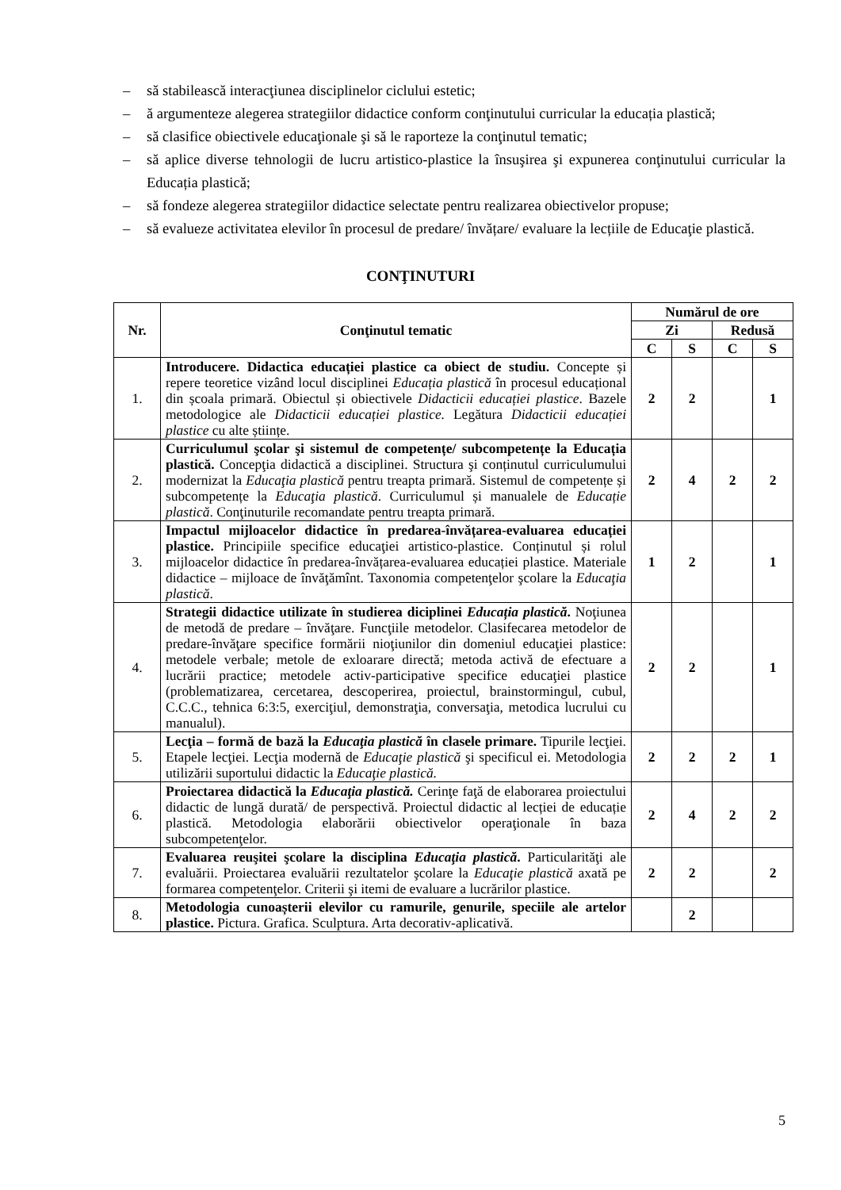– să stabilească interacţiunea disciplinelor ciclului estetic;
– ă argumenteze alegerea strategiilor didactice conform conţinutului curricular la educația plastică;
– să clasifice obiectivele educaţionale şi să le raporteze la conţinutul tematic;
– să aplice diverse tehnologii de lucru artistico-plastice la însuşirea şi expunerea conţinutului curricular la Educația plastică;
– să fondeze alegerea strategiilor didactice selectate pentru realizarea obiectivelor propuse;
– să evalueze activitatea elevilor în procesul de predare/ învățare/ evaluare la lecțiile de Educaţie plastică.
CONŢINUTURI
| Nr. | Conţinutul tematic | Numărul de ore | | | |
| --- | --- | --- | --- | --- | --- |
| | | Zi | | Redusă | |
| | | C | S | C | S |
| 1. | Introducere. Didactica educației plastice ca obiect de studiu. Concepte și repere teoretice vizând locul disciplinei Educația plastică în procesul educațional din școala primară. Obiectul și obiectivele Didacticii educației plastice . Bazele metodologice ale Didacticii educației plastice. Legătura Didacticii educației plastice cu alte științe. | 2 | 2 | | 1 |
| 2. | Curriculumul şcolar şi sistemul de competențe/ subcompetențe la Educația plastică. Concepţia didactică a disciplinei. Structura şi conținutul curriculumului modernizat la Educaţia plastică pentru treapta primară. Sistemul de competențe și subcompetențe la Educaţia plastică . Curriculumul și manualele de Educație plastică . Conţinuturile recomandate pentru treapta primară. | 2 | 4 | 2 | 2 |
| 3. | Impactul mijloacelor didactice în predarea-învățarea-evaluarea educației plastice. Principiile specifice educaţiei artistico-plastice. Conținutul și rolul mijloacelor didactice în predarea-învățarea-evaluarea educației plastice. Materiale didactice – mijloace de învăţămînt. Taxonomia competenţelor şcolare la Educaţia plastică . | 1 | 2 | | 1 |
| 4. | Strategii didactice utilizate în studierea diciplinei Educația plastică . Noţiunea de metodă de predare – învăţare. Funcţiile metodelor. Clasifecarea metodelor de predare-învăţare specifice formării nioţiunilor din domeniul educaţiei plastice: metodele verbale; metole de exloarare directă; metoda activă de efectuare a lucrării practice; metodele activ-participative specifice educaţiei plastice (problematizarea, cercetarea, descoperirea, proiectul, brainstormingul, cubul, C.C.C., tehnica 6:3:5, exerciţiul, demonstraţia, conversaţia, metodica lucrului cu manualul). | 2 | 2 | | 1 |
| 5. | Lecţia – formă de bază la Educaţia plastică în clasele primare. Tipurile lecţiei. Etapele lecţiei. Lecţia modernă de Educaţie plastică şi specificul ei. Metodologia utilizării suportului didactic la Educaţie plastică. | 2 | 2 | 2 | 1 |
| 6. | Proiectarea didactică la Educaţia plastică. Cerinţe faţă de elaborarea proiectului didactic de lungă durată/ de perspectivă. Proiectul didactic al lecției de educație plastică. Metodologia elaborării obiectivelor operaţionale în baza subcompetenţelor. | 2 | 4 | 2 | 2 |
| 7. | Evaluarea reuşitei şcolare la disciplina Educaţia plastică . Particularităţi ale evaluării. Proiectarea evaluării rezultatelor şcolare la Educaţie plastică axată pe formarea competenţelor. Criterii şi itemi de evaluare a lucrărilor plastice. | 2 | 2 | | 2 |
| 8. | Metodologia cunoașterii elevilor cu ramurile, genurile, speciile ale artelor plastice. Pictura. Grafica. Sculptura. Arta decorativ-aplicativă. | | 2 | | |
5